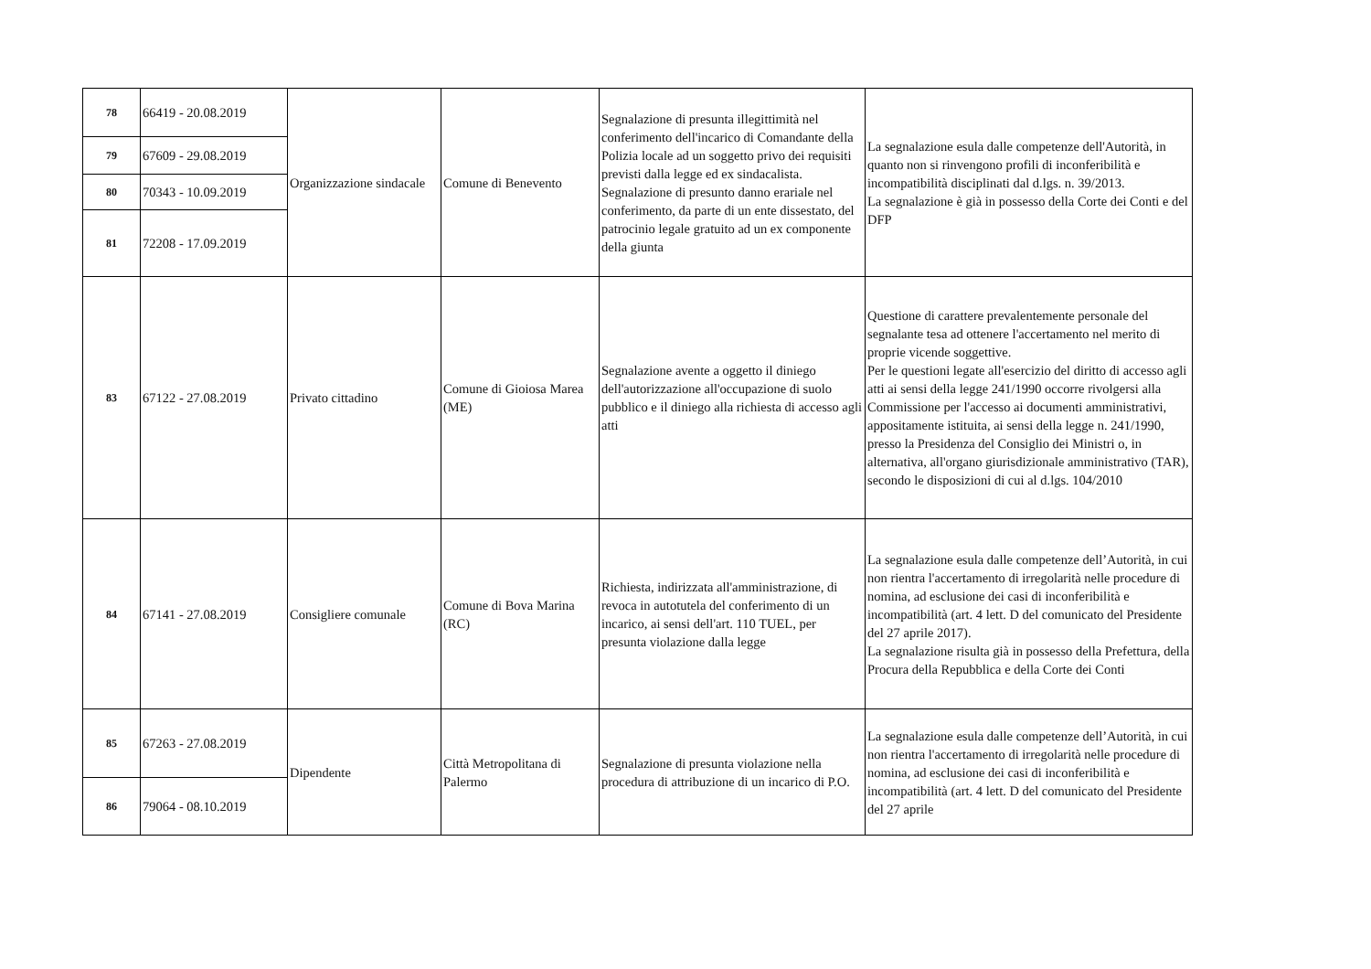| 78 | 66419 - 20.08.2019 | Organizzazione sindacale | Comune di Benevento | Segnalazione di presunta illegittimità nel conferimento dell'incarico di Comandante della Polizia locale ad un soggetto privo dei requisiti previsti dalla legge ed ex sindacalista. Segnalazione di presunto danno erariale nel conferimento, da parte di un ente dissestato, del patrocinio legale gratuito ad un ex componente della giunta | La segnalazione esula dalle competenze dell'Autorità, in quanto non si rinvengono profili di inconferibilità e incompatibilità disciplinati dal d.lgs. n. 39/2013. La segnalazione è già in possesso della Corte dei Conti e del DFP |
| 79 | 67609 - 29.08.2019 | | | | |
| 80 | 70343 - 10.09.2019 | | | | |
| 81 | 72208 - 17.09.2019 | | | | |
| 83 | 67122 - 27.08.2019 | Privato cittadino | Comune di Gioiosa Marea (ME) | Segnalazione avente a oggetto il diniego dell'autorizzazione all'occupazione di suolo pubblico e il diniego alla richiesta di accesso agli atti | Questione di carattere prevalentemente personale del segnalante tesa ad ottenere l'accertamento nel merito di proprie vicende soggettive. Per le questioni legate all'esercizio del diritto di accesso agli atti ai sensi della legge 241/1990 occorre rivolgersi alla Commissione per l'accesso ai documenti amministrativi, appositamente istituita, ai sensi della legge n. 241/1990, presso la Presidenza del Consiglio dei Ministri o, in alternativa, all'organo giurisdizionale amministrativo (TAR), secondo le disposizioni di cui al d.lgs. 104/2010 |
| 84 | 67141 - 27.08.2019 | Consigliere comunale | Comune di Bova Marina (RC) | Richiesta, indirizzata all'amministrazione, di revoca in autotutela del conferimento di un incarico, ai sensi dell'art. 110 TUEL, per presunta violazione dalla legge | La segnalazione esula dalle competenze dell’Autorità, in cui non rientra l'accertamento di irregolarità nelle procedure di nomina, ad esclusione dei casi di inconferibilità e incompatibilità (art. 4 lett. D del comunicato del Presidente del 27 aprile 2017). La segnalazione risulta già in possesso della Prefettura, della Procura della Repubblica e della Corte dei Conti |
| 85 | 67263 - 27.08.2019 | Dipendente | Città Metropolitana di Palermo | Segnalazione di presunta violazione nella procedura di attribuzione di un incarico di P.O. | La segnalazione esula dalle competenze dell’Autorità, in cui non rientra l'accertamento di irregolarità nelle procedure di nomina, ad esclusione dei casi di inconferibilità e incompatibilità (art. 4 lett. D del comunicato del Presidente del 27 aprile |
| 86 | 79064 - 08.10.2019 | | | | |